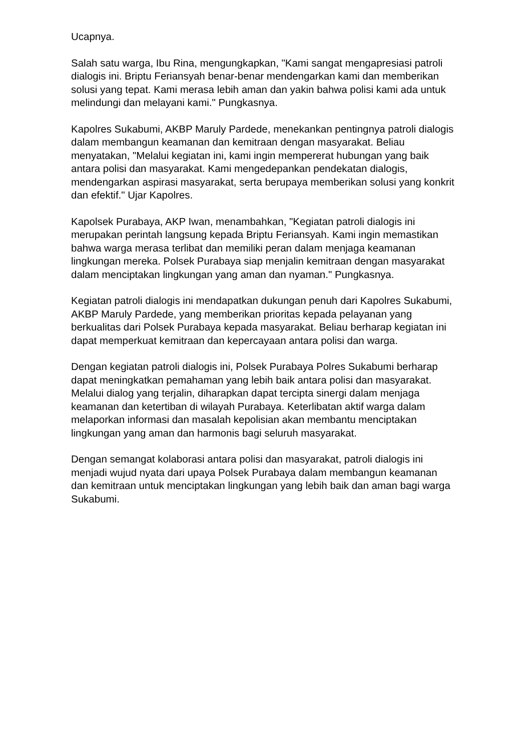Ucapnya.
Salah satu warga, Ibu Rina, mengungkapkan, "Kami sangat mengapresiasi patroli dialogis ini. Briptu Feriansyah benar-benar mendengarkan kami dan memberikan solusi yang tepat. Kami merasa lebih aman dan yakin bahwa polisi kami ada untuk melindungi dan melayani kami." Pungkasnya.
Kapolres Sukabumi, AKBP Maruly Pardede, menekankan pentingnya patroli dialogis dalam membangun keamanan dan kemitraan dengan masyarakat. Beliau menyatakan, "Melalui kegiatan ini, kami ingin mempererat hubungan yang baik antara polisi dan masyarakat. Kami mengedepankan pendekatan dialogis, mendengarkan aspirasi masyarakat, serta berupaya memberikan solusi yang konkrit dan efektif." Ujar Kapolres.
Kapolsek Purabaya, AKP Iwan, menambahkan, "Kegiatan patroli dialogis ini merupakan perintah langsung kepada Briptu Feriansyah. Kami ingin memastikan bahwa warga merasa terlibat dan memiliki peran dalam menjaga keamanan lingkungan mereka. Polsek Purabaya siap menjalin kemitraan dengan masyarakat dalam menciptakan lingkungan yang aman dan nyaman." Pungkasnya.
Kegiatan patroli dialogis ini mendapatkan dukungan penuh dari Kapolres Sukabumi, AKBP Maruly Pardede, yang memberikan prioritas kepada pelayanan yang berkualitas dari Polsek Purabaya kepada masyarakat. Beliau berharap kegiatan ini dapat memperkuat kemitraan dan kepercayaan antara polisi dan warga.
Dengan kegiatan patroli dialogis ini, Polsek Purabaya Polres Sukabumi berharap dapat meningkatkan pemahaman yang lebih baik antara polisi dan masyarakat. Melalui dialog yang terjalin, diharapkan dapat tercipta sinergi dalam menjaga keamanan dan ketertiban di wilayah Purabaya. Keterlibatan aktif warga dalam melaporkan informasi dan masalah kepolisian akan membantu menciptakan lingkungan yang aman dan harmonis bagi seluruh masyarakat.
Dengan semangat kolaborasi antara polisi dan masyarakat, patroli dialogis ini menjadi wujud nyata dari upaya Polsek Purabaya dalam membangun keamanan dan kemitraan untuk menciptakan lingkungan yang lebih baik dan aman bagi warga Sukabumi.